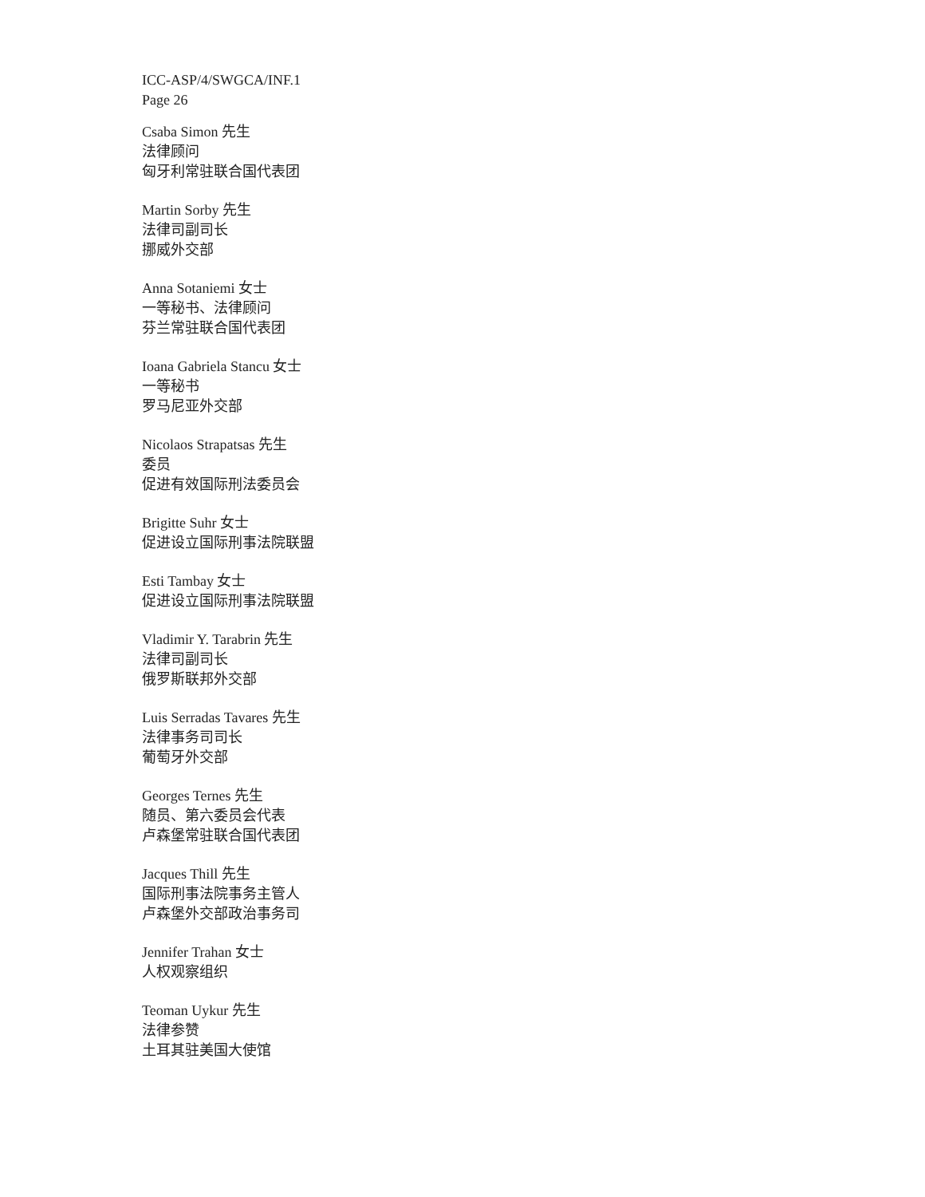ICC-ASP/4/SWGCA/INF.1
Page 26
Csaba Simon 先生
法律顾问
匈牙利常驻联合国代表团
Martin Sorby 先生
法律司副司长
挪威外交部
Anna Sotaniemi 女士
一等秘书、法律顾问
芬兰常驻联合国代表团
Ioana Gabriela Stancu 女士
一等秘书
罗马尼亚外交部
Nicolaos Strapatsas 先生
委员
促进有效国际刑法委员会
Brigitte Suhr 女士
促进设立国际刑事法院联盟
Esti Tambay 女士
促进设立国际刑事法院联盟
Vladimir Y. Tarabrin 先生
法律司副司长
俄罗斯联邦外交部
Luis Serradas Tavares 先生
法律事务司司长
葡萄牙外交部
Georges Ternes 先生
随员、第六委员会代表
卢森堡常驻联合国代表团
Jacques Thill 先生
国际刑事法院事务主管人
卢森堡外交部政治事务司
Jennifer Trahan 女士
人权观察组织
Teoman Uykur 先生
法律参赞
土耳其驻美国大使馆